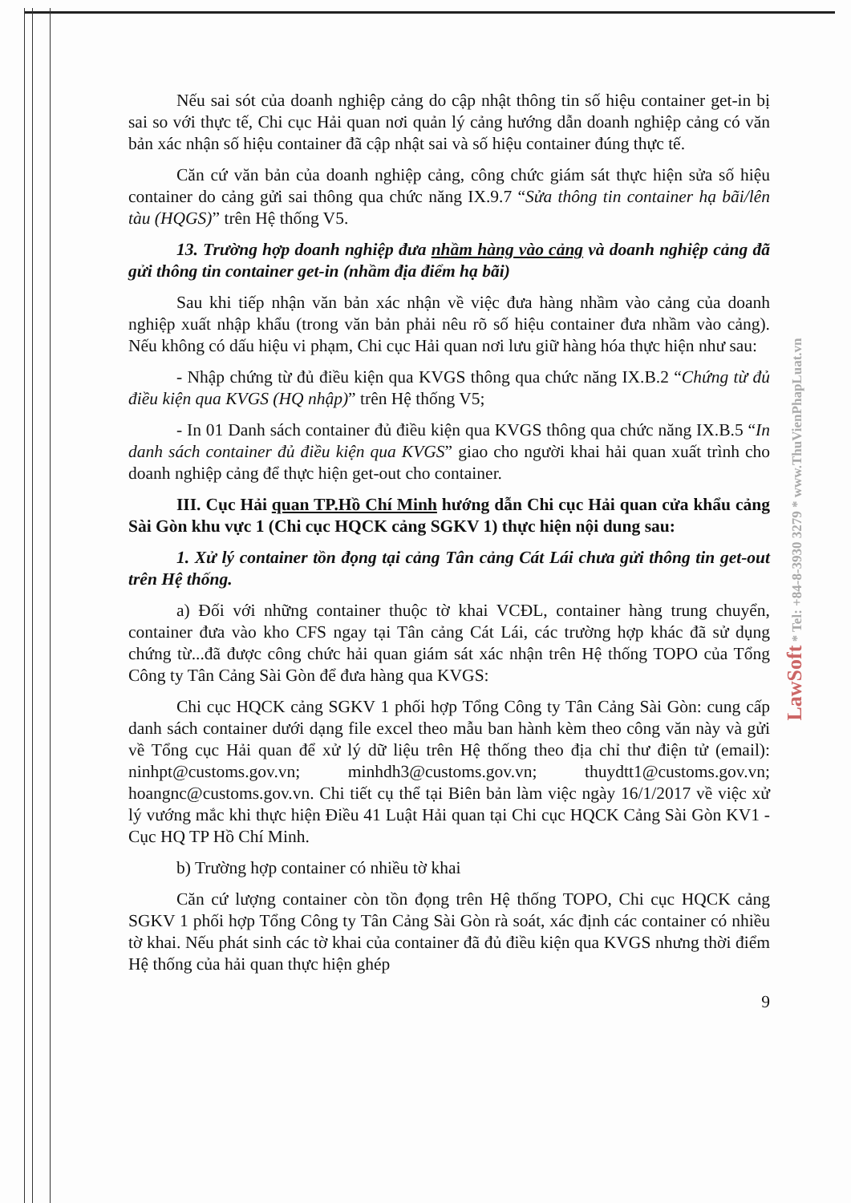Nếu sai sót của doanh nghiệp cảng do cập nhật thông tin số hiệu container get-in bị sai so với thực tế, Chi cục Hải quan nơi quản lý cảng hướng dẫn doanh nghiệp cảng có văn bản xác nhận số hiệu container đã cập nhật sai và số hiệu container đúng thực tế.
Căn cứ văn bản của doanh nghiệp cảng, công chức giám sát thực hiện sửa số hiệu container do cảng gửi sai thông qua chức năng IX.9.7 “Sửa thông tin container hạ bãi/lên tàu (HQGS)” trên Hệ thống V5.
13. Trường hợp doanh nghiệp đưa nhầm hàng vào cảng và doanh nghiệp cảng đã gửi thông tin container get-in (nhầm địa điểm hạ bãi)
Sau khi tiếp nhận văn bản xác nhận về việc đưa hàng nhầm vào cảng của doanh nghiệp xuất nhập khẩu (trong văn bản phải nêu rõ số hiệu container đưa nhầm vào cảng). Nếu không có dấu hiệu vi phạm, Chi cục Hải quan nơi lưu giữ hàng hóa thực hiện như sau:
- Nhập chứng từ đủ điều kiện qua KVGS thông qua chức năng IX.B.2 “Chứng từ đủ điều kiện qua KVGS (HQ nhập)” trên Hệ thống V5;
- In 01 Danh sách container đủ điều kiện qua KVGS thông qua chức năng IX.B.5 “In danh sách container đủ điều kiện qua KVGS” giao cho người khai hải quan xuất trình cho doanh nghiệp cảng để thực hiện get-out cho container.
III. Cục Hải quan TP.Hồ Chí Minh hướng dẫn Chi cục Hải quan cửa khẩu cảng Sài Gòn khu vực 1 (Chi cục HQCK cảng SGKV 1) thực hiện nội dung sau:
1. Xử lý container tồn đọng tại cảng Tân cảng Cát Lái chưa gửi thông tin get-out trên Hệ thống.
a) Đối với những container thuộc tờ khai VCĐL, container hàng trung chuyển, container đưa vào kho CFS ngay tại Tân cảng Cát Lái, các trường hợp khác đã sử dụng chứng từ...đã được công chức hải quan giám sát xác nhận trên Hệ thống TOPO của Tổng Công ty Tân Cảng Sài Gòn để đưa hàng qua KVGS:
Chi cục HQCK cảng SGKV 1 phối hợp Tổng Công ty Tân Cảng Sài Gòn: cung cấp danh sách container dưới dạng file excel theo mẫu ban hành kèm theo công văn này và gửi về Tổng cục Hải quan để xử lý dữ liệu trên Hệ thống theo địa chỉ thư điện tử (email): ninhpt@customs.gov.vn; minhdh3@customs.gov.vn; thuydtt1@customs.gov.vn; hoangnc@customs.gov.vn. Chi tiết cụ thể tại Biên bản làm việc ngày 16/1/2017 về việc xử lý vướng mắc khi thực hiện Điều 41 Luật Hải quan tại Chi cục HQCK Cảng Sài Gòn KV1 - Cục HQ TP Hồ Chí Minh.
b) Trường hợp container có nhiều tờ khai
Căn cứ lượng container còn tồn đọng trên Hệ thống TOPO, Chi cục HQCK cảng SGKV 1 phối hợp Tổng Công ty Tân Cảng Sài Gòn rà soát, xác định các container có nhiều tờ khai. Nếu phát sinh các tờ khai của container đã đủ điều kiện qua KVGS nhưng thời điểm Hệ thống của hải quan thực hiện ghép
9
LawSoft * Tel: +84-8-3930 3279 * www.ThuVienPhapLuat.vn